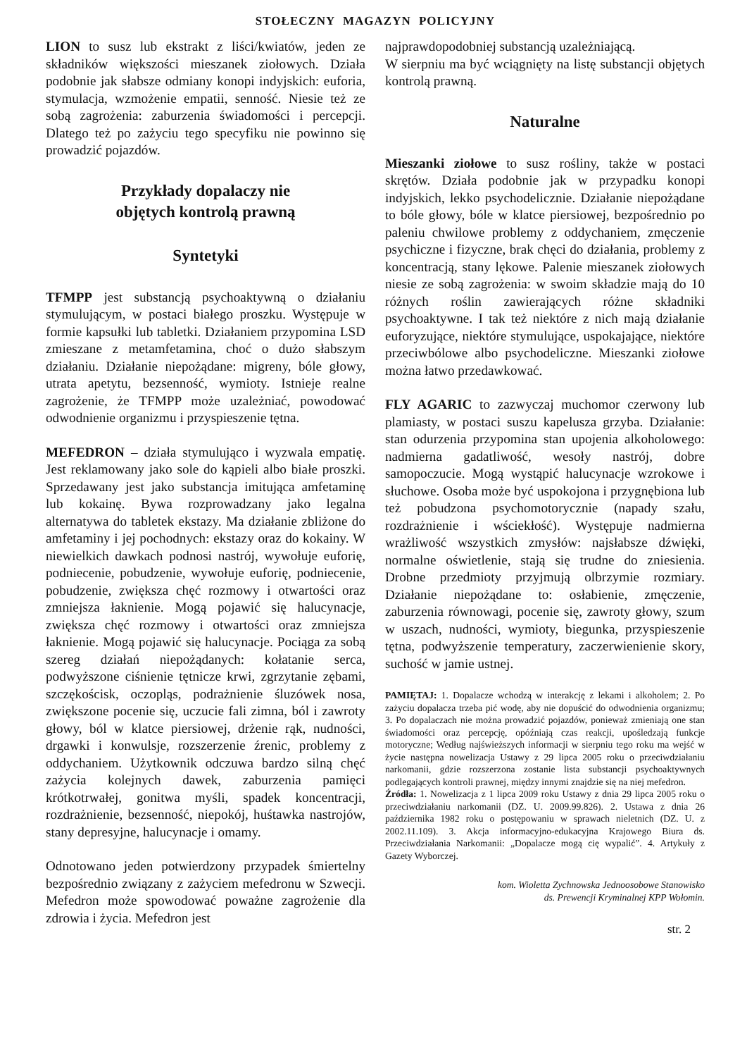STOŁECZNY MAGAZYN POLICYJNY
LION to susz lub ekstrakt z liści/kwiatów, jeden ze składników większości mieszanek ziołowych. Działa podobnie jak słabsze odmiany konopi indyjskich: euforia, stymulacja, wzmożenie empatii, senność. Niesie też ze sobą zagrożenia: zaburzenia świadomości i percepcji. Dlatego też po zażyciu tego specyfiku nie powinno się prowadzić pojazdów.
Przykłady dopalaczy nie
objętych kontrolą prawną
Syntetyki
TFMPP jest substancją psychoaktywną o działaniu stymulującym, w postaci białego proszku. Występuje w formie kapsułki lub tabletki. Działaniem przypomina LSD zmieszane z metamfetamina, choć o dużo słabszym działaniu. Działanie niepożądane: migreny, bóle głowy, utrata apetytu, bezsenność, wymioty. Istnieje realne zagrożenie, że TFMPP może uzależniać, powodować odwodnienie organizmu i przyspieszenie tętna.
MEFEDRON – działa stymulująco i wyzwala empatię. Jest reklamowany jako sole do kąpieli albo białe proszki. Sprzedawany jest jako substancja imitująca amfetaminę lub kokainę. Bywa rozprowadzany jako legalna alternatywa do tabletek ekstazy. Ma działanie zbliżone do amfetaminy i jej pochodnych: ekstazy oraz do kokainy. W niewielkich dawkach podnosi nastrój, wywołuje euforię, podniecenie, pobudzenie, wywołuje euforię, podniecenie, pobudzenie, zwiększa chęć rozmowy i otwartości oraz zmniejsza łaknienie. Mogą pojawić się halucynacje, zwiększa chęć rozmowy i otwartości oraz zmniejsza łaknienie. Mogą pojawić się halucynacje. Pociąga za sobą szereg działań niepożądanych: kołatanie serca, podwyższone ciśnienie tętnicze krwi, zgrzytanie zębami, szczękościsk, oczopląs, podrażnienie śluzówek nosa, zwiększone pocenie się, uczucie fali zimna, ból i zawroty głowy, ból w klatce piersiowej, drżenie rąk, nudności, drgawki i konwulsje, rozszerzenie źrenic, problemy z oddychaniem. Użytkownik odczuwa bardzo silną chęć zażycia kolejnych dawek, zaburzenia pamięci krótkotrwałej, gonitwa myśli, spadek koncentracji, rozdrażnienie, bezsenność, niepokój, huśtawka nastrojów, stany depresyjne, halucynacje i omamy.
Odnotowano jeden potwierdzony przypadek śmiertelny bezpośrednio związany z zażyciem mefedronu w Szwecji. Mefedron może spowodować poważne zagrożenie dla zdrowia i życia. Mefedron jest
najprawdopodobniej substancją uzależniającą.
W sierpniu ma być wciągnięty na listę substancji objętych kontrolą prawną.
Naturalne
Mieszanki ziołowe to susz rośliny, także w postaci skrętów. Działa podobnie jak w przypadku konopi indyjskich, lekko psychodelicznie. Działanie niepożądane to bóle głowy, bóle w klatce piersiowej, bezpośrednio po paleniu chwilowe problemy z oddychaniem, zmęczenie psychiczne i fizyczne, brak chęci do działania, problemy z koncentracją, stany lękowe. Palenie mieszanek ziołowych niesie ze sobą zagrożenia: w swoim składzie mają do 10 różnych roślin zawierających różne składniki psychoaktywne. I tak też niektóre z nich mają działanie euforyzujące, niektóre stymulujące, uspokajające, niektóre przeciwbólowe albo psychodeliczne. Mieszanki ziołowe można łatwo przedawkować.
FLY AGARIC to zazwyczaj muchomor czerwony lub plamiasty, w postaci suszu kapelusza grzyba. Działanie: stan odurzenia przypomina stan upojenia alkoholowego: nadmierna gadatliwość, wesoły nastrój, dobre samopoczucie. Mogą wystąpić halucynacje wzrokowe i słuchowe. Osoba może być uspokojona i przygnębiona lub też pobudzona psychomotorycznie (napady szału, rozdrażnienie i wściekłość). Występuje nadmierna wrażliwość wszystkich zmysłów: najsłabsze dźwięki, normalne oświetlenie, stają się trudne do zniesienia. Drobne przedmioty przyjmują olbrzymie rozmiary. Działanie niepożądane to: osłabienie, zmęczenie, zaburzenia równowagi, pocenie się, zawroty głowy, szum w uszach, nudności, wymioty, biegunka, przyspieszenie tętna, podwyższenie temperatury, zaczerwienienie skory, suchość w jamie ustnej.
PAMIĘTAJ: 1. Dopalacze wchodzą w interakcję z lekami i alkoholem; 2. Po zażyciu dopalacza trzeba pić wodę, aby nie dopuścić do odwodnienia organizmu; 3. Po dopalaczach nie można prowadzić pojazdów, ponieważ zmieniają one stan świadomości oraz percepcję, opóźniają czas reakcji, upośledzają funkcje motoryczne; Według najświeższych informacji w sierpniu tego roku ma wejść w życie następna nowelizacja Ustawy z 29 lipca 2005 roku o przeciwdziałaniu narkomanii, gdzie rozszerzona zostanie lista substancji psychoaktywnych podlegających kontroli prawnej, między innymi znajdzie się na niej mefedron.
Źródła: 1. Nowelizacja z 1 lipca 2009 roku Ustawy z dnia 29 lipca 2005 roku o przeciwdziałaniu narkomanii (DZ. U. 2009.99.826). 2. Ustawa z dnia 26 października 1982 roku o postępowaniu w sprawach nieletnich (DZ. U. z 2002.11.109). 3. Akcja informacyjno-edukacyjna Krajowego Biura ds. Przeciwdziałania Narkomanii: „Dopalacze mogą cię wypalić”. 4. Artykuły z Gazety Wyborczej.
kom. Wioletta Zychnowska Jednoosobowe Stanowisko
ds. Prewencji Kryminalnej KPP Wołomin.
str. 2